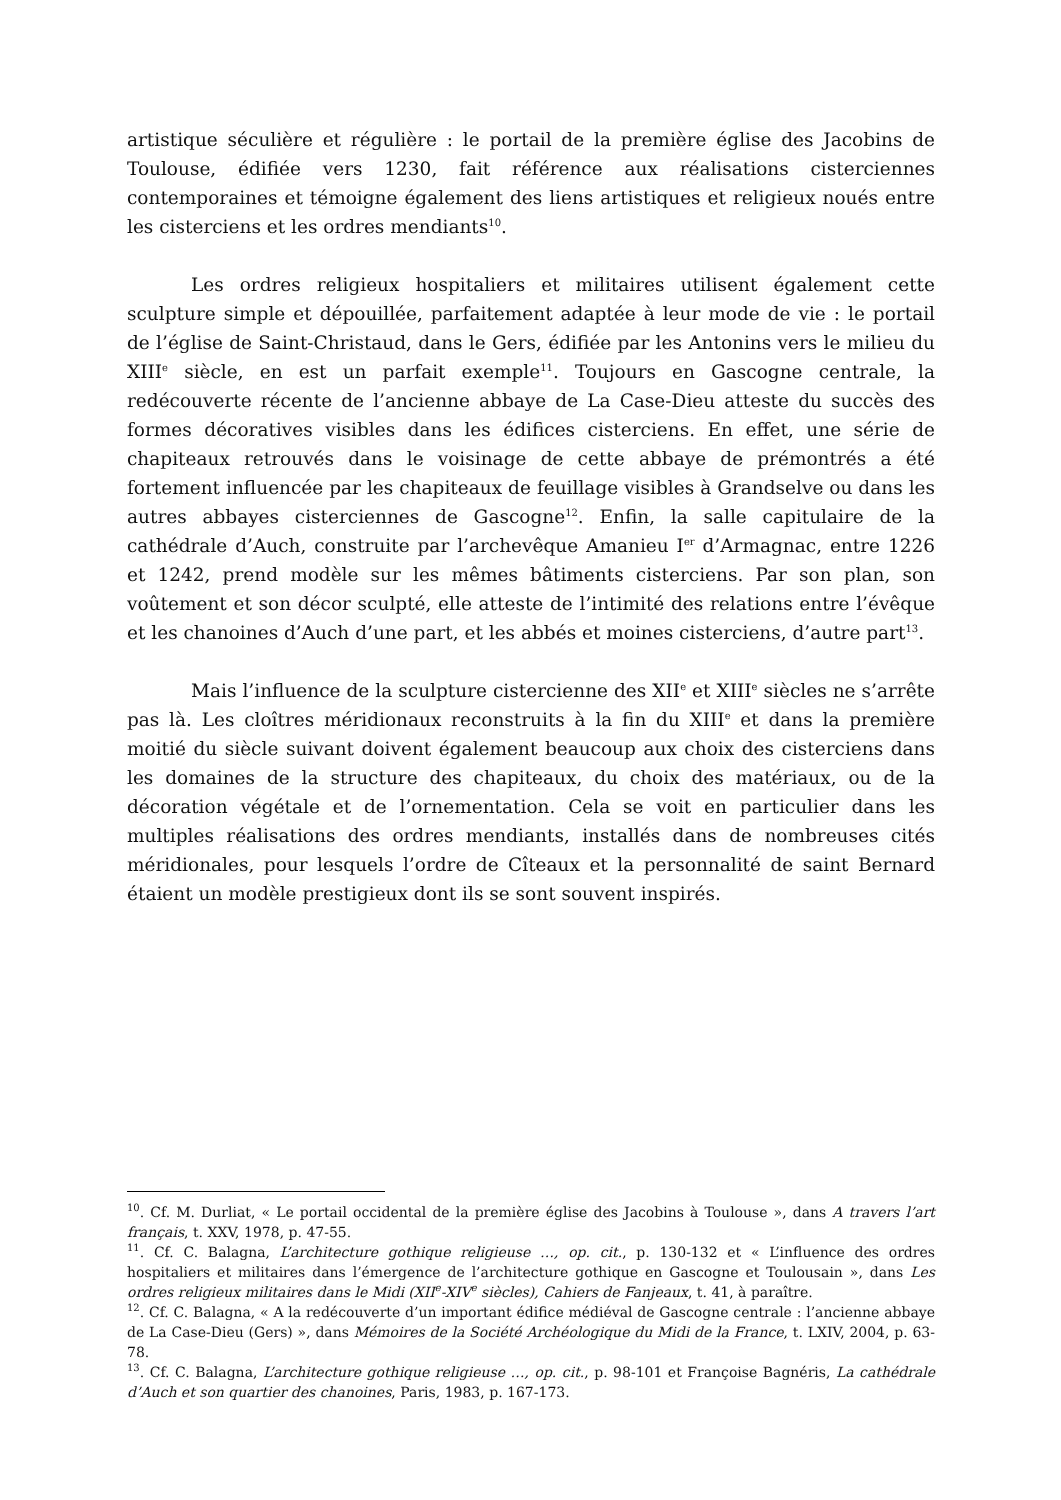artistique séculière et régulière : le portail de la première église des Jacobins de Toulouse, édifiée vers 1230, fait référence aux réalisations cisterciennes contemporaines et témoigne également des liens artistiques et religieux noués entre les cisterciens et les ordres mendiants<sup>10</sup>.
Les ordres religieux hospitaliers et militaires utilisent également cette sculpture simple et dépouillée, parfaitement adaptée à leur mode de vie : le portail de l’église de Saint-Christaud, dans le Gers, édifiée par les Antonins vers le milieu du XIII<sup>e</sup> siècle, en est un parfait exemple<sup>11</sup>. Toujours en Gascogne centrale, la redécouverte récente de l’ancienne abbaye de La Case-Dieu atteste du succès des formes décoratives visibles dans les édifices cisterciens. En effet, une série de chapiteaux retrouvés dans le voisinage de cette abbaye de prémontrés a été fortement influencée par les chapiteaux de feuillage visibles à Grandselve ou dans les autres abbayes cisterciennes de Gascogne<sup>12</sup>. Enfin, la salle capitulaire de la cathédrale d’Auch, construite par l’archevêque Amanieu I<sup>er</sup> d’Armagnac, entre 1226 et 1242, prend modèle sur les mêmes bâtiments cisterciens. Par son plan, son voûtement et son décor sculpté, elle atteste de l’intimité des relations entre l’évêque et les chanoines d’Auch d’une part, et les abbés et moines cisterciens, d’autre part<sup>13</sup>.
Mais l’influence de la sculpture cistercienne des XII<sup>e</sup> et XIII<sup>e</sup> siècles ne s’arrête pas là. Les cloîtres méridionaux reconstruits à la fin du XIII<sup>e</sup> et dans la première moitié du siècle suivant doivent également beaucoup aux choix des cisterciens dans les domaines de la structure des chapiteaux, du choix des matériaux, ou de la décoration végétale et de l’ornementation. Cela se voit en particulier dans les multiples réalisations des ordres mendiants, installés dans de nombreuses cités méridionales, pour lesquels l’ordre de Cîteaux et la personnalité de saint Bernard étaient un modèle prestigieux dont ils se sont souvent inspirés.
<sup>10</sup>. Cf. M. Durliat, « Le portail occidental de la première église des Jacobins à Toulouse », dans A travers l’art français, t. XXV, 1978, p. 47-55.
<sup>11</sup>. Cf. C. Balagna, L’architecture gothique religieuse …, op. cit., p. 130-132 et « L’influence des ordres hospitaliers et militaires dans l’émergence de l’architecture gothique en Gascogne et Toulousain », dans Les ordres religieux militaires dans le Midi (XII<sup>e</sup>-XIV<sup>e</sup> siècles), Cahiers de Fanjeaux, t. 41, à paraître.
<sup>12</sup>. Cf. C. Balagna, « A la redécouverte d’un important édifice médiéval de Gascogne centrale : l’ancienne abbaye de La Case-Dieu (Gers) », dans Mémoires de la Société Archéologique du Midi de la France, t. LXIV, 2004, p. 63-78.
<sup>13</sup>. Cf. C. Balagna, L’architecture gothique religieuse …, op. cit., p. 98-101 et Françoise Bagnéris, La cathédrale d’Auch et son quartier des chanoines, Paris, 1983, p. 167-173.